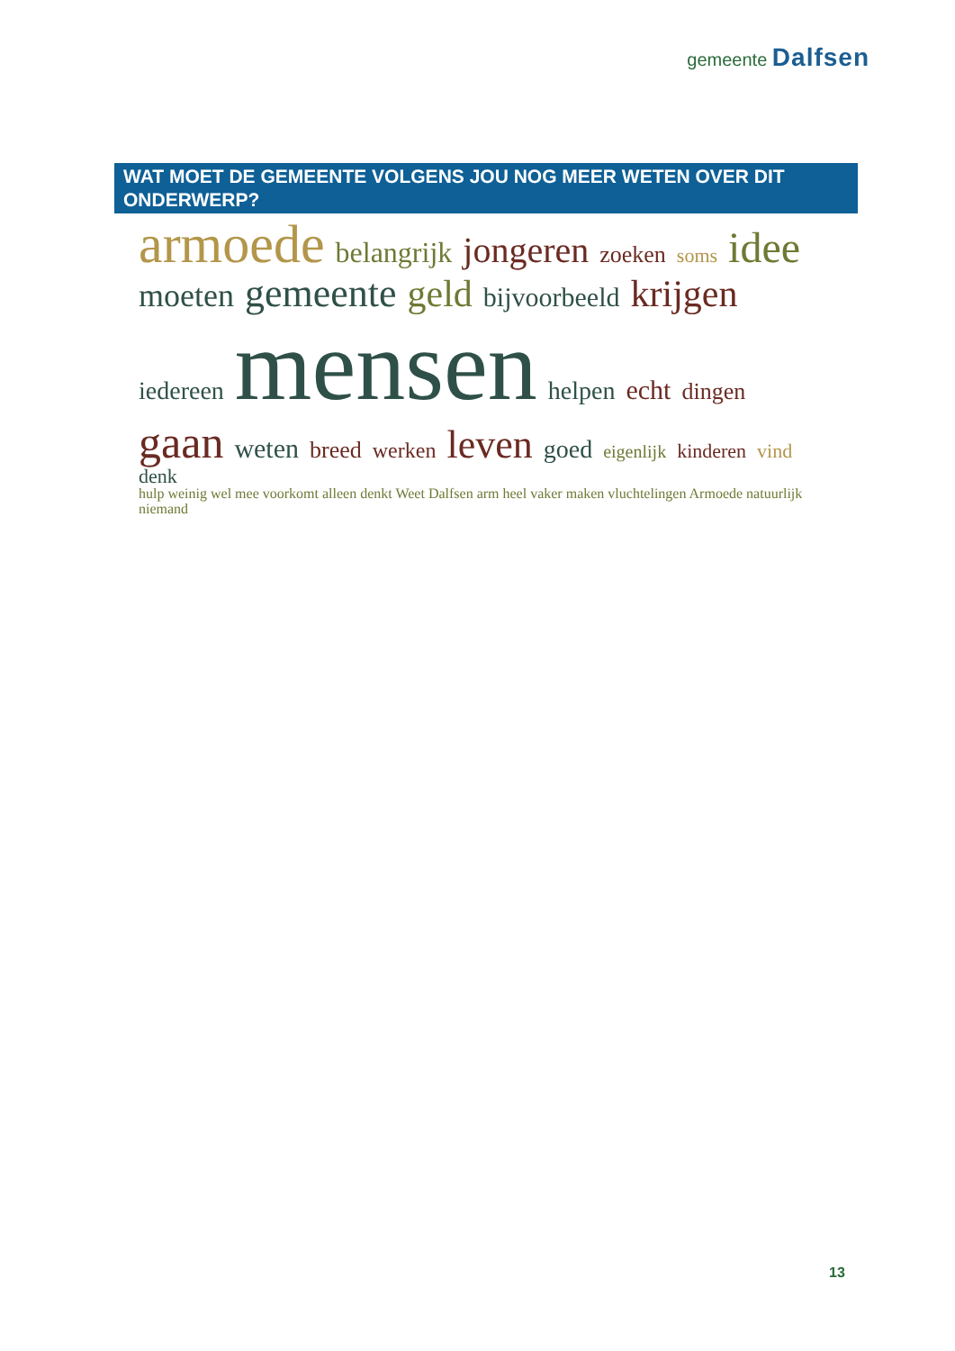gemeente Dalfsen
WAT MOET DE GEMEENTE VOLGENS JOU NOG MEER WETEN OVER DIT ONDERWERP?
armoede belangrijk jongeren zoeken soms idee moeten gemeente geld bijvoorbeeld krijgen iedereen mensen helpen echt dingen gaan weten breed werken leven goed eigenlijk kinderen vind denk hulp weinig wel mee voorkomt alleen denkt Weet Dalfsen arm heel vaker maken vluchtelingen Armoede natuurlijk niemand
13